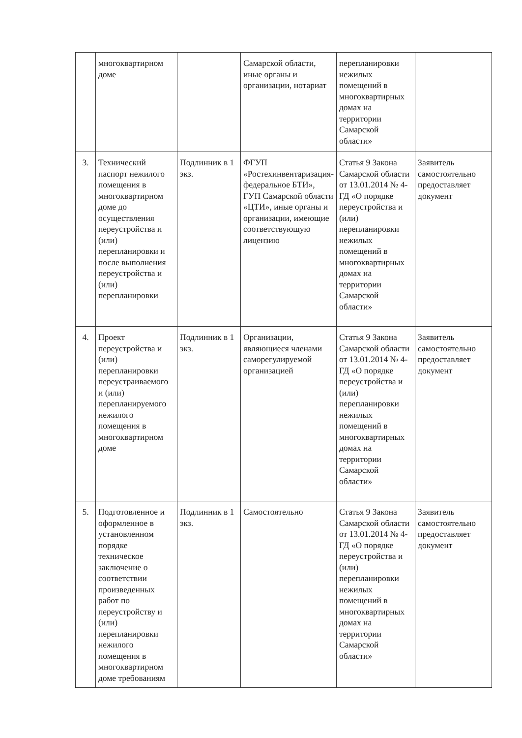| | многоквартирном доме | | Самарской области, иные органы и организации, нотариат | перепланировки нежилых помещений в многоквартирных домах на территории Самарской области» | |
| 3. | Технический паспорт нежилого помещения в многоквартирном доме до осуществления переустройства и (или) перепланировки и после выполнения переустройства и (или) перепланировки | Подлинник в 1 экз. | ФГУП «Ростехинвентаризация-федеральное БТИ», ГУП Самарской области «ЦТИ», иные органы и организации, имеющие соответствующую лицензию | Статья 9 Закона Самарской области от 13.01.2014 № 4-ГД «О порядке переустройства и (или) перепланировки нежилых помещений в многоквартирных домах на территории Самарской области» | Заявитель самостоятельно предоставляет документ |
| 4. | Проект переустройства и (или) перепланировки переустраиваемого и (или) перепланируемого нежилого помещения в многоквартирном доме | Подлинник в 1 экз. | Организации, являющиеся членами саморегулируемой организацией | Статья 9 Закона Самарской области от 13.01.2014 № 4-ГД «О порядке переустройства и (или) перепланировки нежилых помещений в многоквартирных домах на территории Самарской области» | Заявитель самостоятельно предоставляет документ |
| 5. | Подготовленное и оформленное в установленном порядке техническое заключение о соответствии произведенных работ по переустройству и (или) перепланировки нежилого помещения в многоквартирном доме требованиям | Подлинник в 1 экз. | Самостоятельно | Статья 9 Закона Самарской области от 13.01.2014 № 4-ГД «О порядке переустройства и (или) перепланировки нежилых помещений в многоквартирных домах на территории Самарской области» | Заявитель самостоятельно предоставляет документ |